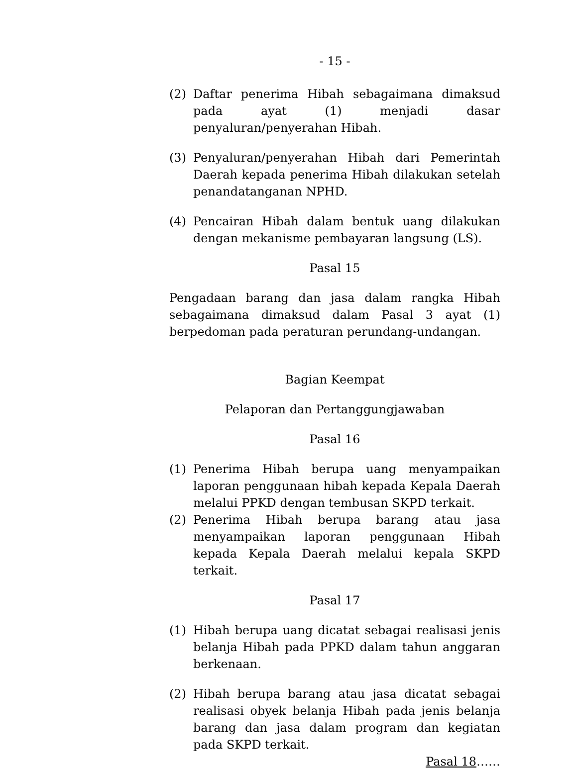- 15 -
(2) Daftar penerima Hibah sebagaimana dimaksud pada ayat (1) menjadi dasar penyaluran/penyerahan Hibah.
(3) Penyaluran/penyerahan Hibah dari Pemerintah Daerah kepada penerima Hibah dilakukan setelah penandatanganan NPHD.
(4) Pencairan Hibah dalam bentuk uang dilakukan dengan mekanisme pembayaran langsung (LS).
Pasal 15
Pengadaan barang dan jasa dalam rangka Hibah sebagaimana dimaksud dalam Pasal 3 ayat (1) berpedoman pada peraturan perundang-undangan.
Bagian Keempat
Pelaporan dan Pertanggungjawaban
Pasal 16
(1) Penerima Hibah berupa uang menyampaikan laporan penggunaan hibah kepada Kepala Daerah melalui PPKD dengan tembusan SKPD terkait.
(2) Penerima Hibah berupa barang atau jasa menyampaikan laporan penggunaan Hibah kepada Kepala Daerah melalui kepala SKPD terkait.
Pasal 17
(1) Hibah berupa uang dicatat sebagai realisasi jenis belanja Hibah pada PPKD dalam tahun anggaran berkenaan.
(2) Hibah berupa barang atau jasa dicatat sebagai realisasi obyek belanja Hibah pada jenis belanja barang dan jasa dalam program dan kegiatan pada SKPD terkait.
Pasal 18……